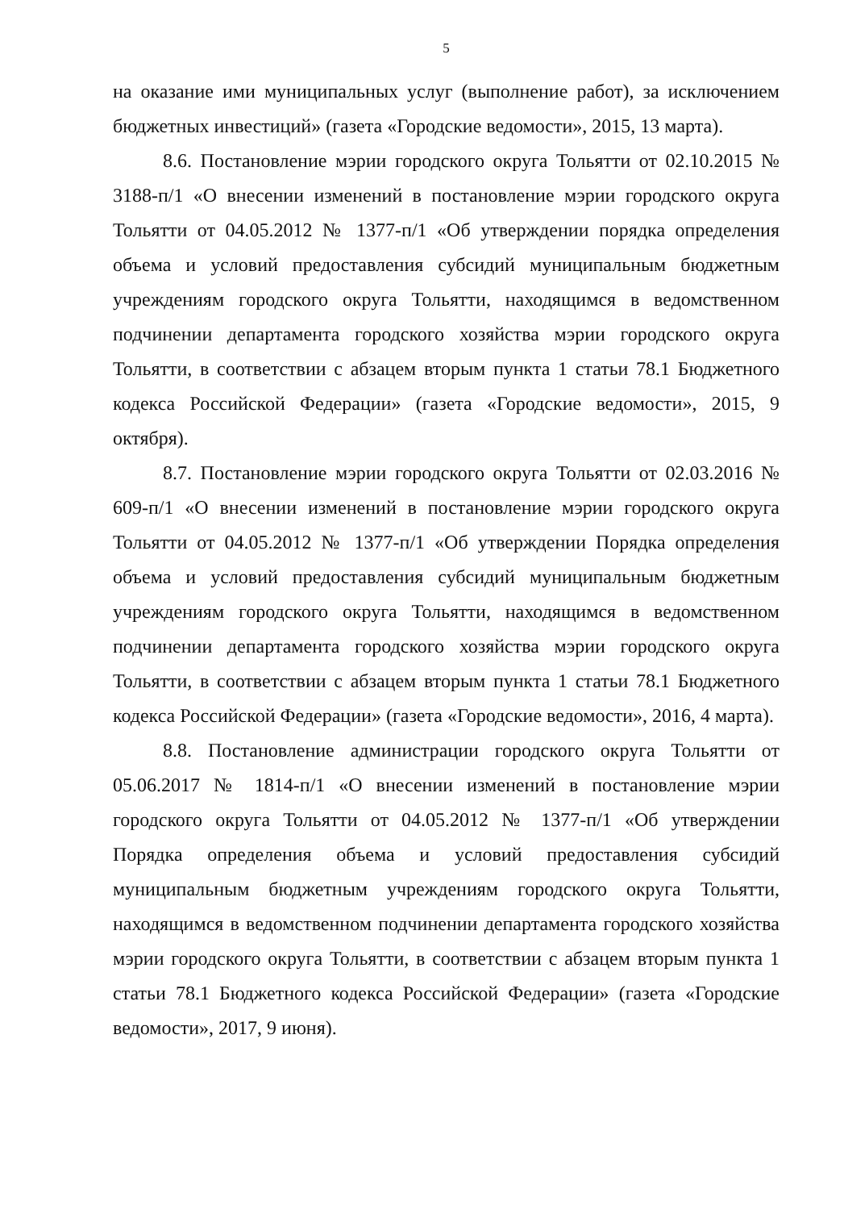5
на оказание ими муниципальных услуг (выполнение работ), за исключением бюджетных инвестиций» (газета «Городские ведомости», 2015, 13 марта).
8.6. Постановление мэрии городского округа Тольятти от 02.10.2015 № 3188-п/1 «О внесении изменений в постановление мэрии городского округа Тольятти от 04.05.2012 № 1377-п/1 «Об утверждении порядка определения объема и условий предоставления субсидий муниципальным бюджетным учреждениям городского округа Тольятти, находящимся в ведомственном подчинении департамента городского хозяйства мэрии городского округа Тольятти, в соответствии с абзацем вторым пункта 1 статьи 78.1 Бюджетного кодекса Российской Федерации» (газета «Городские ведомости», 2015, 9 октября).
8.7. Постановление мэрии городского округа Тольятти от 02.03.2016 № 609-п/1 «О внесении изменений в постановление мэрии городского округа Тольятти от 04.05.2012 № 1377-п/1 «Об утверждении Порядка определения объема и условий предоставления субсидий муниципальным бюджетным учреждениям городского округа Тольятти, находящимся в ведомственном подчинении департамента городского хозяйства мэрии городского округа Тольятти, в соответствии с абзацем вторым пункта 1 статьи 78.1 Бюджетного кодекса Российской Федерации» (газета «Городские ведомости», 2016, 4 марта).
8.8. Постановление администрации городского округа Тольятти от 05.06.2017 № 1814-п/1 «О внесении изменений в постановление мэрии городского округа Тольятти от 04.05.2012 № 1377-п/1 «Об утверждении Порядка определения объема и условий предоставления субсидий муниципальным бюджетным учреждениям городского округа Тольятти, находящимся в ведомственном подчинении департамента городского хозяйства мэрии городского округа Тольятти, в соответствии с абзацем вторым пункта 1 статьи 78.1 Бюджетного кодекса Российской Федерации» (газета «Городские ведомости», 2017, 9 июня).